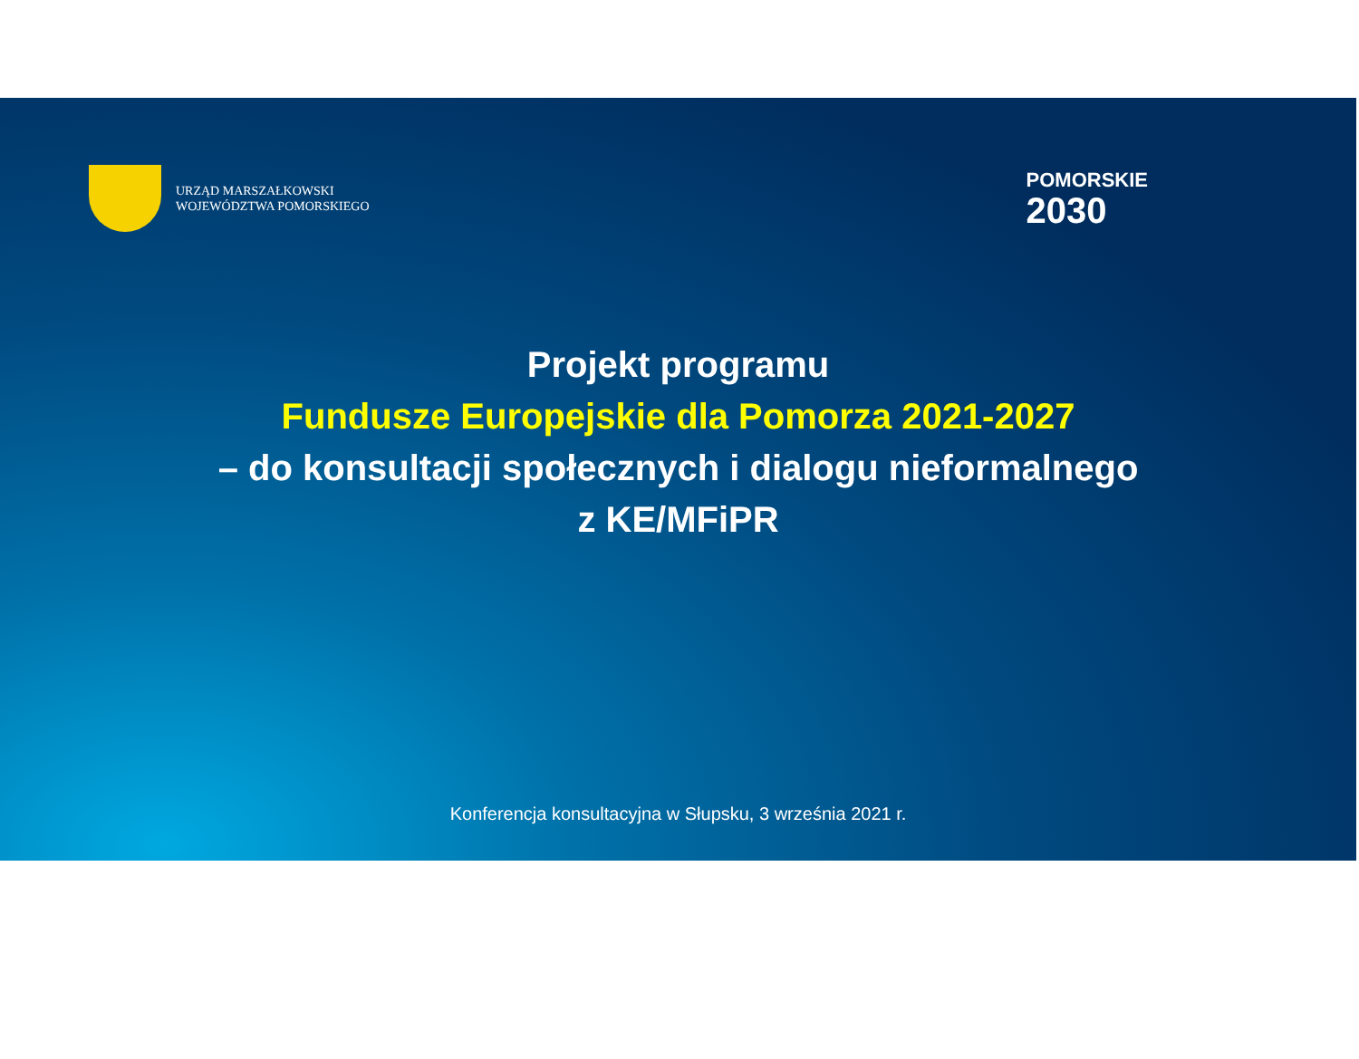URZĄD MARSZAŁKOWSKI
WOJEWÓDZTWA POMORSKIEGO
POMORSKIE
2030
Projekt programu
Fundusze Europejskie dla Pomorza 2021-2027
– do konsultacji społecznych i dialogu nieformalnego
z KE/MFiPR
Konferencja konsultacyjna w Słupsku, 3 września 2021 r.